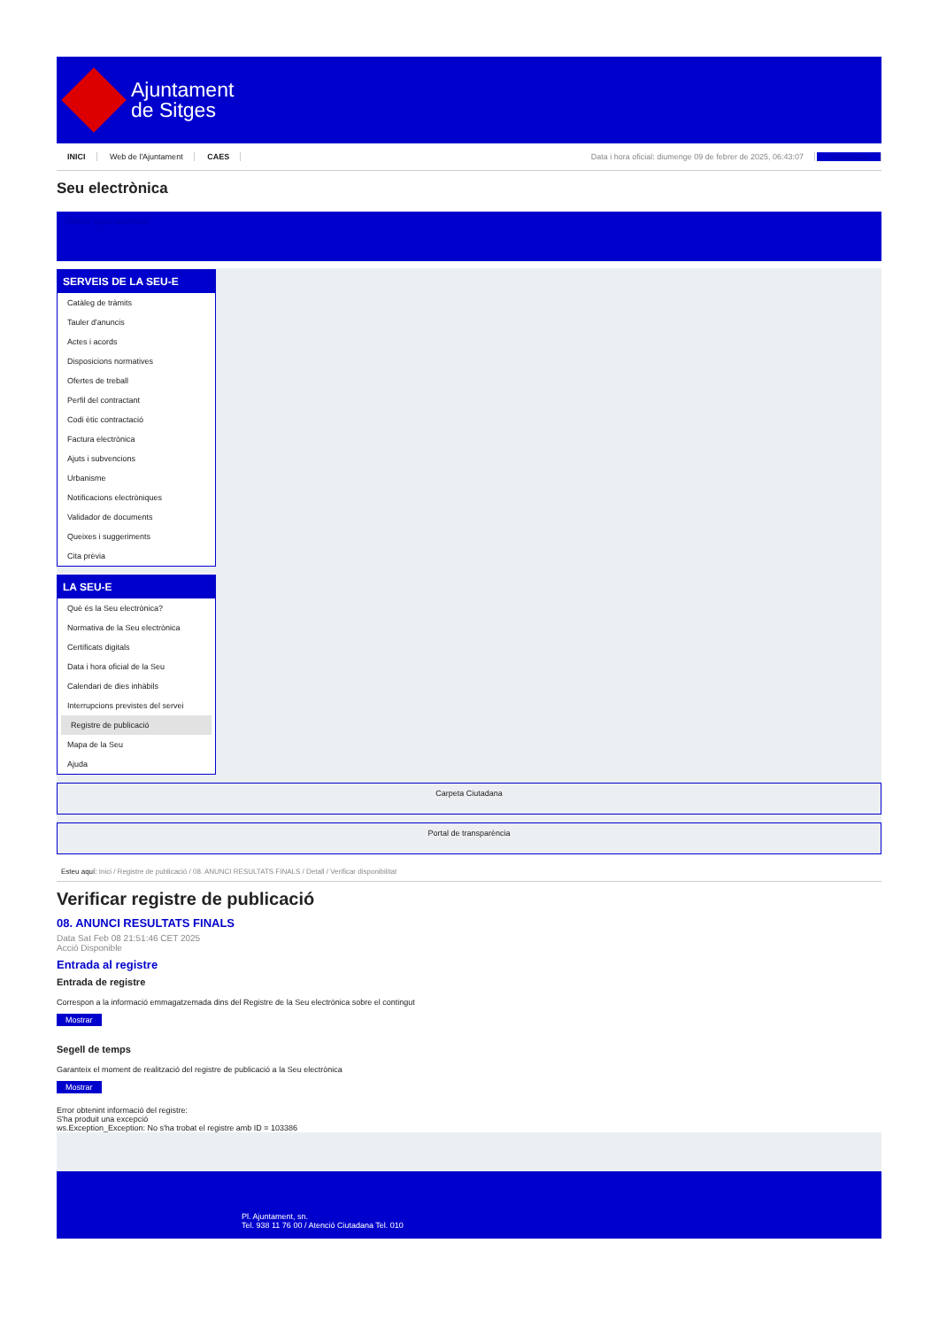Ajuntament
de Sitges
INICI Web de l'Ajuntament CAES
Data i hora oficial: diumenge 09 de febrer de 2025, 06:43:07 Sincronitzar
Seu electrònica
Obtenir còpia autèntica
SERVEIS DE LA SEU-E
Catàleg de tràmits
Tauler d'anuncis
Actes i acords
Disposicions normatives
Ofertes de treball
Perfil del contractant
Codi ètic contractació
Factura electrònica
Ajuts i subvencions
Urbanisme
Notificacions electròniques
Validador de documents
Queixes i suggeriments
Cita prèvia
LA SEU-E
Què és la Seu electrònica?
Normativa de la Seu electrònica
Certificats digitals
Data i hora oficial de la Seu
Calendari de dies inhàbils
Interrupcions previstes del servei
Registre de publicació
Mapa de la Seu
Ajuda
Carpeta Ciutadana
Portal de transparència
Esteu aquí: Inici / Registre de publicació / 08. ANUNCI RESULTATS FINALS / Detall / Verificar disponibilitat
Verificar registre de publicació
08. ANUNCI RESULTATS FINALS
Data Sat Feb 08 21:51:46 CET 2025
Acció Disponible
Entrada al registre
Entrada de registre
Correspon a la informació emmagatzemada dins del Registre de la Seu electrònica sobre el contingut
Mostrar
Segell de temps
Garanteix el moment de realització del registre de publicació a la Seu electrònica
Mostrar
Error obtenint informació del registre:
S'ha produit una excepció
ws.Exception_Exception: No s'ha trobat el registre amb ID = 103386
Pl. Ajuntament, sn.
Tel. 938 11 76 00 / Atenció Ciutadana Tel. 010